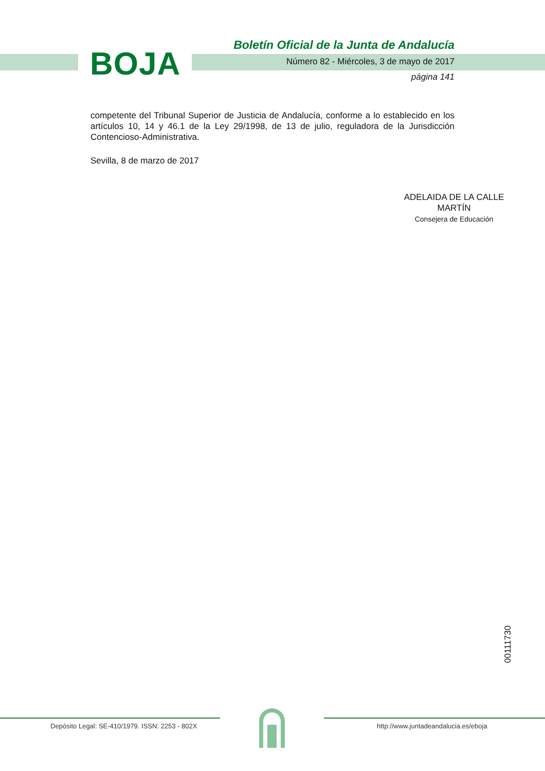BOJA
Boletín Oficial de la Junta de Andalucía
Número 82 - Miércoles, 3 de mayo de 2017
página 141
competente del Tribunal Superior de Justicia de Andalucía, conforme a lo establecido en los artículos 10, 14 y 46.1 de la Ley 29/1998, de 13 de julio, reguladora de la Jurisdicción Contencioso-Administrativa.
Sevilla, 8 de marzo de 2017
ADELAIDA DE LA CALLE MARTÍN
Consejera de Educación
00111730
Depósito Legal: SE-410/1979. ISSN: 2253 - 802X
http://www.juntadeandalucia.es/eboja